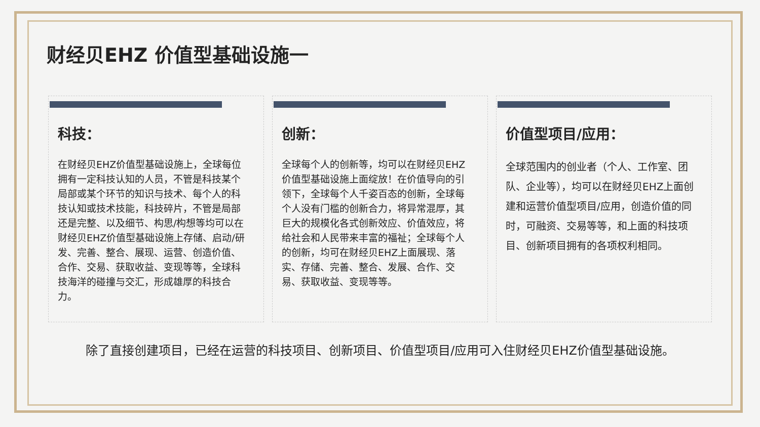财经贝EHZ 价值型基础设施一
科技：
在财经贝EHZ价值型基础设施上，全球每位拥有一定科技认知的人员，不管是科技某个局部或某个环节的知识与技术、每个人的科技认知或技术技能，科技碎片，不管是局部还是完整、以及细节、构思/构想等均可以在财经贝EHZ价值型基础设施上存储、启动/研发、完善、整合、展现、运营、创造价值、合作、交易、获取收益、变现等等，全球科技海洋的碰撞与交汇，形成雄厚的科技合力。
创新：
全球每个人的创新等，均可以在财经贝EHZ价值型基础设施上面绽放！在价值导向的引领下，全球每个人千姿百态的创新，全球每个人没有门槛的创新合力，将异常混厚，其巨大的规模化各式创新效应、价值效应，将给社会和人民带来丰富的福祉；全球每个人的创新，均可在财经贝EHZ上面展现、落实、存储、完善、整合、发展、合作、交易、获取收益、变现等等。
价值型项目/应用：
全球范围内的创业者（个人、工作室、团队、企业等），均可以在财经贝EHZ上面创建和运营价值型项目/应用，创造价值的同时，可融资、交易等等，和上面的科技项目、创新项目拥有的各项权利相同。
除了直接创建项目，已经在运营的科技项目、创新项目、价值型项目/应用可入住财经贝EHZ价值型基础设施。